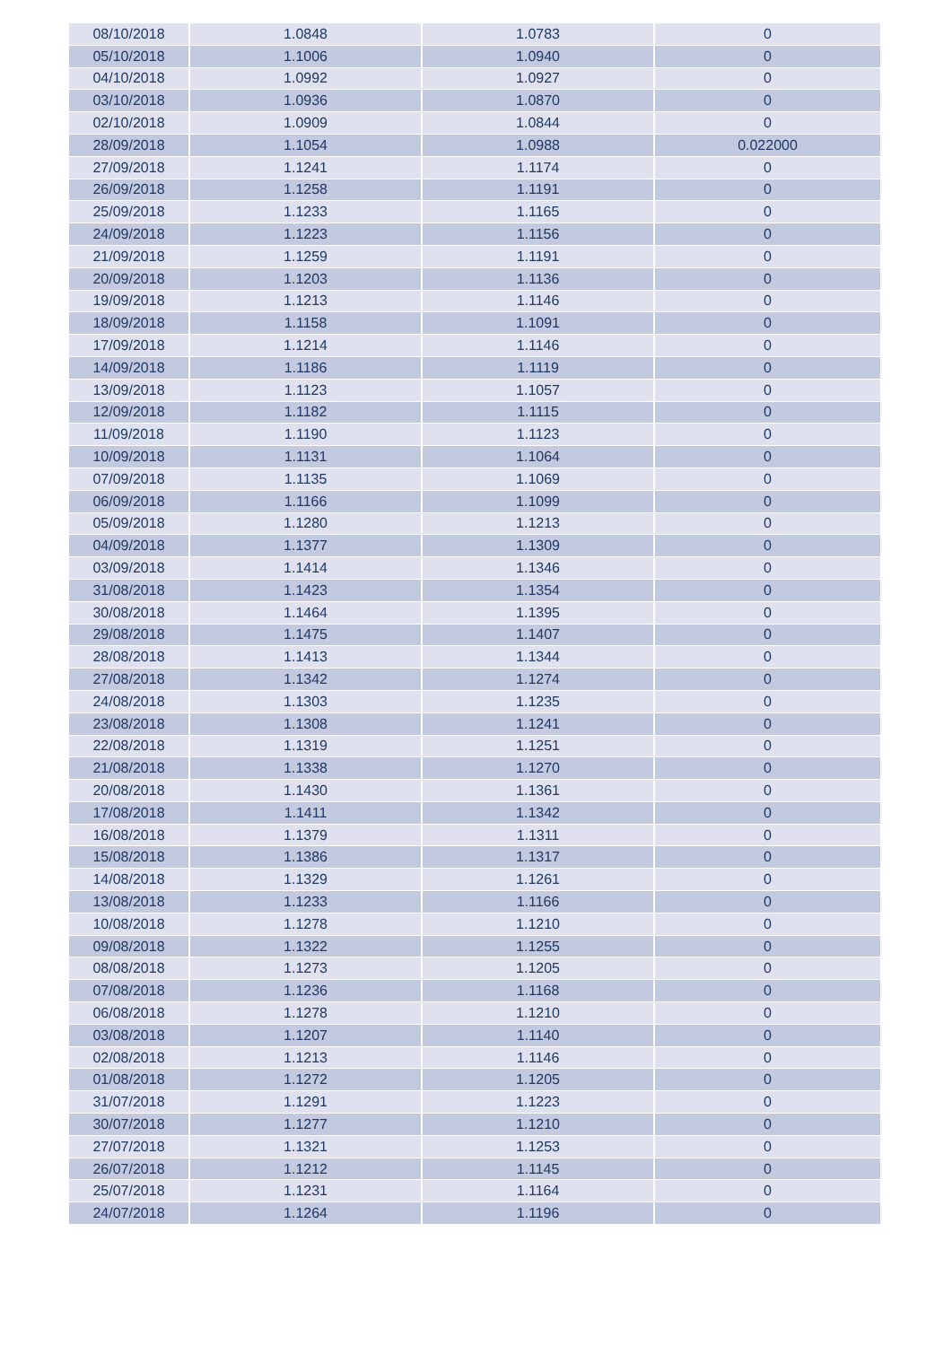| 08/10/2018 | 1.0848 | 1.0783 | 0 |
| 05/10/2018 | 1.1006 | 1.0940 | 0 |
| 04/10/2018 | 1.0992 | 1.0927 | 0 |
| 03/10/2018 | 1.0936 | 1.0870 | 0 |
| 02/10/2018 | 1.0909 | 1.0844 | 0 |
| 28/09/2018 | 1.1054 | 1.0988 | 0.022000 |
| 27/09/2018 | 1.1241 | 1.1174 | 0 |
| 26/09/2018 | 1.1258 | 1.1191 | 0 |
| 25/09/2018 | 1.1233 | 1.1165 | 0 |
| 24/09/2018 | 1.1223 | 1.1156 | 0 |
| 21/09/2018 | 1.1259 | 1.1191 | 0 |
| 20/09/2018 | 1.1203 | 1.1136 | 0 |
| 19/09/2018 | 1.1213 | 1.1146 | 0 |
| 18/09/2018 | 1.1158 | 1.1091 | 0 |
| 17/09/2018 | 1.1214 | 1.1146 | 0 |
| 14/09/2018 | 1.1186 | 1.1119 | 0 |
| 13/09/2018 | 1.1123 | 1.1057 | 0 |
| 12/09/2018 | 1.1182 | 1.1115 | 0 |
| 11/09/2018 | 1.1190 | 1.1123 | 0 |
| 10/09/2018 | 1.1131 | 1.1064 | 0 |
| 07/09/2018 | 1.1135 | 1.1069 | 0 |
| 06/09/2018 | 1.1166 | 1.1099 | 0 |
| 05/09/2018 | 1.1280 | 1.1213 | 0 |
| 04/09/2018 | 1.1377 | 1.1309 | 0 |
| 03/09/2018 | 1.1414 | 1.1346 | 0 |
| 31/08/2018 | 1.1423 | 1.1354 | 0 |
| 30/08/2018 | 1.1464 | 1.1395 | 0 |
| 29/08/2018 | 1.1475 | 1.1407 | 0 |
| 28/08/2018 | 1.1413 | 1.1344 | 0 |
| 27/08/2018 | 1.1342 | 1.1274 | 0 |
| 24/08/2018 | 1.1303 | 1.1235 | 0 |
| 23/08/2018 | 1.1308 | 1.1241 | 0 |
| 22/08/2018 | 1.1319 | 1.1251 | 0 |
| 21/08/2018 | 1.1338 | 1.1270 | 0 |
| 20/08/2018 | 1.1430 | 1.1361 | 0 |
| 17/08/2018 | 1.1411 | 1.1342 | 0 |
| 16/08/2018 | 1.1379 | 1.1311 | 0 |
| 15/08/2018 | 1.1386 | 1.1317 | 0 |
| 14/08/2018 | 1.1329 | 1.1261 | 0 |
| 13/08/2018 | 1.1233 | 1.1166 | 0 |
| 10/08/2018 | 1.1278 | 1.1210 | 0 |
| 09/08/2018 | 1.1322 | 1.1255 | 0 |
| 08/08/2018 | 1.1273 | 1.1205 | 0 |
| 07/08/2018 | 1.1236 | 1.1168 | 0 |
| 06/08/2018 | 1.1278 | 1.1210 | 0 |
| 03/08/2018 | 1.1207 | 1.1140 | 0 |
| 02/08/2018 | 1.1213 | 1.1146 | 0 |
| 01/08/2018 | 1.1272 | 1.1205 | 0 |
| 31/07/2018 | 1.1291 | 1.1223 | 0 |
| 30/07/2018 | 1.1277 | 1.1210 | 0 |
| 27/07/2018 | 1.1321 | 1.1253 | 0 |
| 26/07/2018 | 1.1212 | 1.1145 | 0 |
| 25/07/2018 | 1.1231 | 1.1164 | 0 |
| 24/07/2018 | 1.1264 | 1.1196 | 0 |